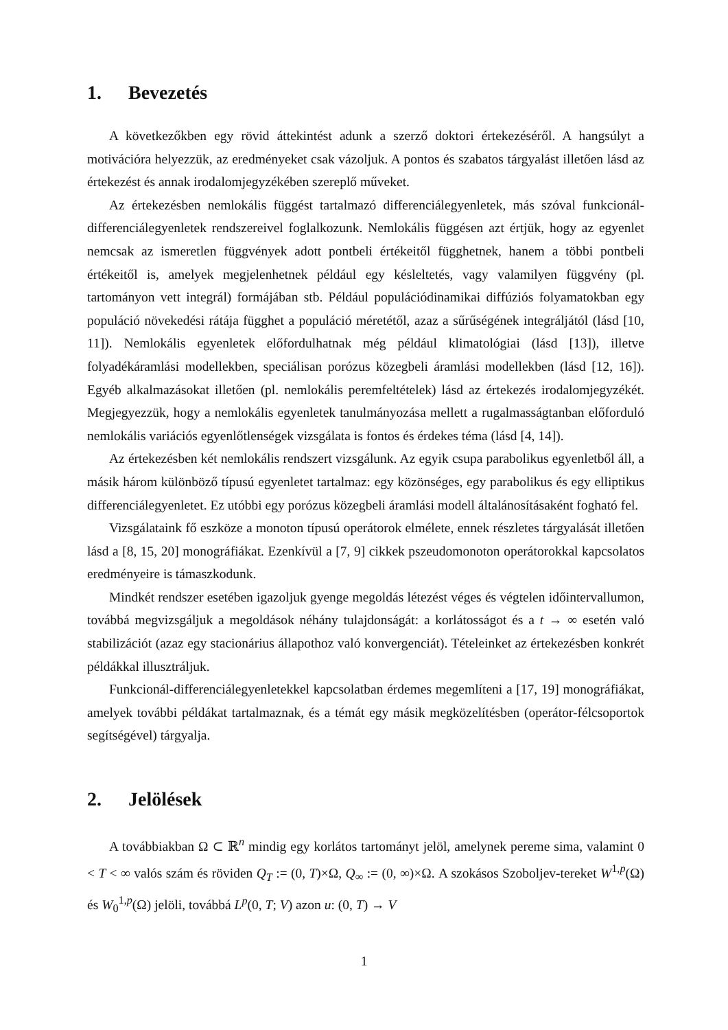1. Bevezetés
A következőkben egy rövid áttekintést adunk a szerző doktori értekezéséről. A hangsúlyt a motivációra helyezzük, az eredményeket csak vázoljuk. A pontos és szabatos tárgyalást illetően lásd az értekezést és annak irodalomjegyzékében szereplő műveket.
Az értekezésben nemlokális függést tartalmazó differenciálegyenletek, más szóval funkcionál-differenciálegyenletek rendszereivel foglalkozunk. Nemlokális függésen azt értjük, hogy az egyenlet nemcsak az ismeretlen függvények adott pontbeli értékeitől függhetnek, hanem a többi pontbeli értékeitől is, amelyek megjelenhetnek például egy késleltetés, vagy valamilyen függvény (pl. tartományon vett integrál) formájában stb. Például populációdinamikai diffúziós folyamatokban egy populáció növekedési rátája függhet a populáció méretétől, azaz a sűrűségének integráljától (lásd [10, 11]). Nemlokális egyenletek előfordulhatnak még például klimatológiai (lásd [13]), illetve folyadékáramlási modellekben, speciálisan porózus közegbeli áramlási modellekben (lásd [12, 16]). Egyéb alkalmazásokat illetően (pl. nemlokális peremfeltételek) lásd az értekezés irodalomjegyzékét. Megjegyezzük, hogy a nemlokális egyenletek tanulmányozása mellett a rugalmasságtanban előforduló nemlokális variációs egyenlőtlenségek vizsgálata is fontos és érdekes téma (lásd [4, 14]).
Az értekezésben két nemlokális rendszert vizsgálunk. Az egyik csupa parabolikus egyenletből áll, a másik három különböző típusú egyenletet tartalmaz: egy közönséges, egy parabolikus és egy elliptikus differenciálegyenletet. Ez utóbbi egy porózus közegbeli áramlási modell általánosításaként fogható fel.
Vizsgálataink fő eszköze a monoton típusú operátorok elmélete, ennek részletes tárgyalását illetően lásd a [8, 15, 20] monográfiákat. Ezenkívül a [7, 9] cikkek pszeudomonoton operátorokkal kapcsolatos eredményeire is támaszkodunk.
Mindkét rendszer esetében igazoljuk gyenge megoldás létezést véges és végtelen időintervallumon, továbbá megvizsgáljuk a megoldások néhány tulajdonságát: a korlátosságot és a t → ∞ esetén való stabilizációt (azaz egy stacionárius állapothoz való konvergenciát). Tételeinket az értekezésben konkrét példákkal illusztráljuk.
Funkcionál-differenciálegyenletekkel kapcsolatban érdemes megemlíteni a [17, 19] monográfiákat, amelyek további példákat tartalmaznak, és a témát egy másik megközelítésben (operátor-félcsoportok segítségével) tárgyalja.
2. Jelölések
A továbbiakban Ω ⊂ ℝ<sup>n</sup> mindig egy korlátos tartományt jelöl, amelynek pereme sima, valamint 0 < T < ∞ valós szám és röviden Q<sub>T</sub> := (0, T)×Ω, Q<sub>∞</sub> := (0, ∞)×Ω. A szokásos Szoboljev-tereket W<sup>1,p</sup>(Ω) és W<sub>0</sub><sup>1,p</sup>(Ω) jelöli, továbbá L<sup>p</sup>(0, T; V) azon u: (0, T) → V
1